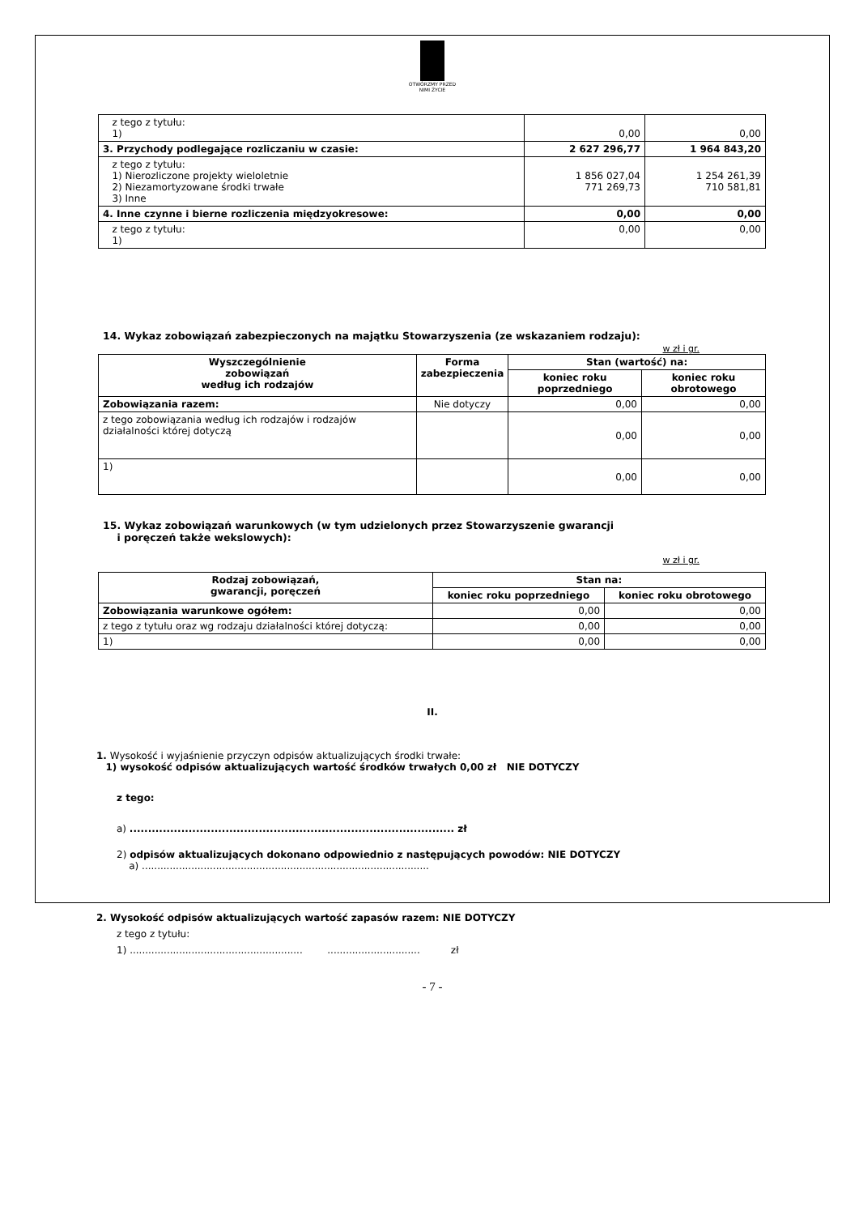OTWÓRZMY PRZED NIMI ŻYCIE
| z tego z tytułu: 1) | 0,00 | 0,00 |
| 3. Przychody podlegające rozliczaniu w czasie: | 2 627 296,77 | 1 964 843,20 |
| z tego z tytułu: 1) Nierozliczone projekty wieloletnie 2) Niezamortyzowane środki trwałe 3) Inne | 1 856 027,04 771 269,73 | 1 254 261,39 710 581,81 |
| 4. Inne czynne i bierne rozliczenia międzyokresowe: | 0,00 | 0,00 |
| z tego z tytułu: 1) | 0,00 | 0,00 |
14. Wykaz zobowiązań zabezpieczonych na majątku Stowarzyszenia (ze wskazaniem rodzaju):
w zł i gr.
| Wyszczególnienie zobowiązań według ich rodzajów | Forma zabezpieczenia | Stan (wartość) na: | |
| --- | --- | --- | --- |
| | | koniec roku poprzedniego | koniec roku obrotowego |
| Zobowiązania razem: | Nie dotyczy | 0,00 | 0,00 |
| z tego zobowiązania według ich rodzajów i rodzajów działalności której dotyczą | | 0,00 | 0,00 |
| 1) | | 0,00 | 0,00 |
15. Wykaz zobowiązań warunkowych (w tym udzielonych przez Stowarzyszenie gwarancji
i poręczeń także wekslowych):
w zł i gr.
| Rodzaj zobowiązań, gwarancji, poręczeń | Stan na: | |
| --- | --- | --- |
| | koniec roku poprzedniego | koniec roku obrotowego |
| Zobowiązania warunkowe ogółem: | 0,00 | 0,00 |
| z tego z tytułu oraz wg rodzaju działalności której dotyczą: | 0,00 | 0,00 |
| 1) | 0,00 | 0,00 |
II.
1. Wysokość i wyjaśnienie przyczyn odpisów aktualizujących środki trwałe:
1) wysokość odpisów aktualizujących wartość środków trwałych 0,00 zł NIE DOTYCZY
z tego:
a) ........................................................................................ zł
2) odpisów aktualizujących dokonano odpowiednio z następujących powodów: NIE DOTYCZY
a) .............................................................................................
2. Wysokość odpisów aktualizujących wartość zapasów razem: NIE DOTYCZY
z tego z tytułu:
1) ........................................................ .............................. zł
- 7 -